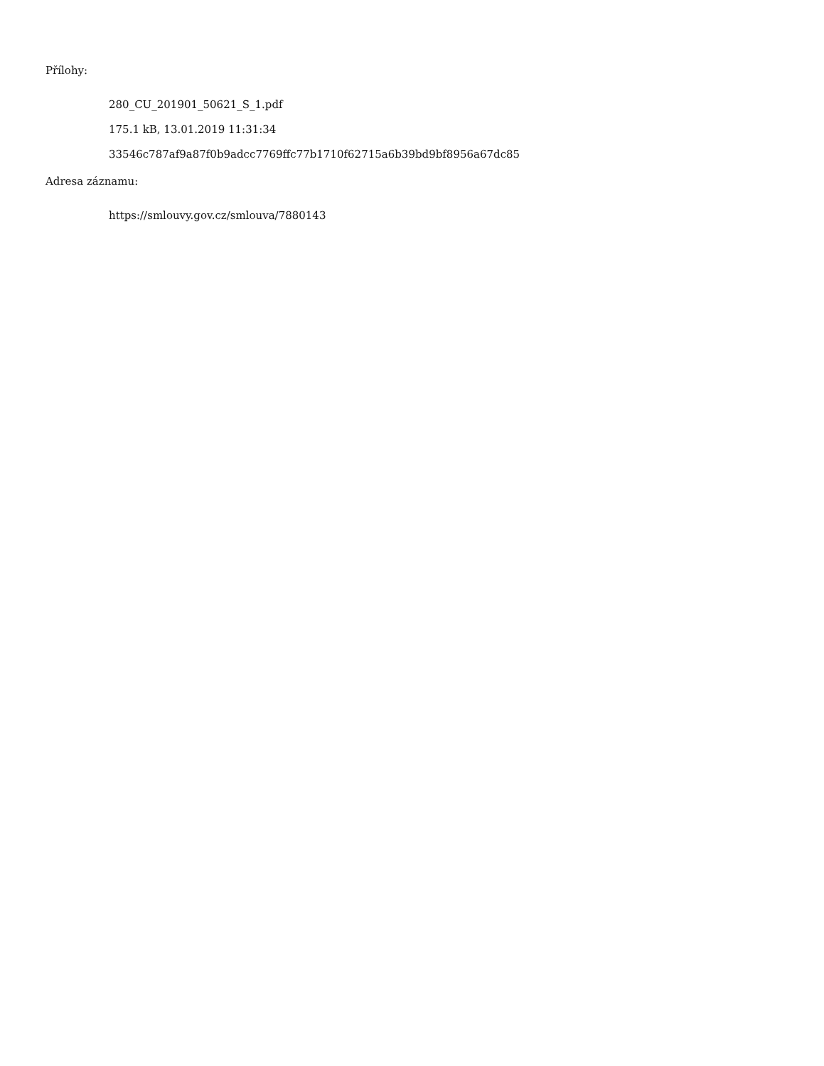Přílohy:
280_CU_201901_50621_S_1.pdf
175.1 kB, 13.01.2019 11:31:34
33546c787af9a87f0b9adcc7769ffc77b1710f62715a6b39bd9bf8956a67dc85
Adresa záznamu:
https://smlouvy.gov.cz/smlouva/7880143